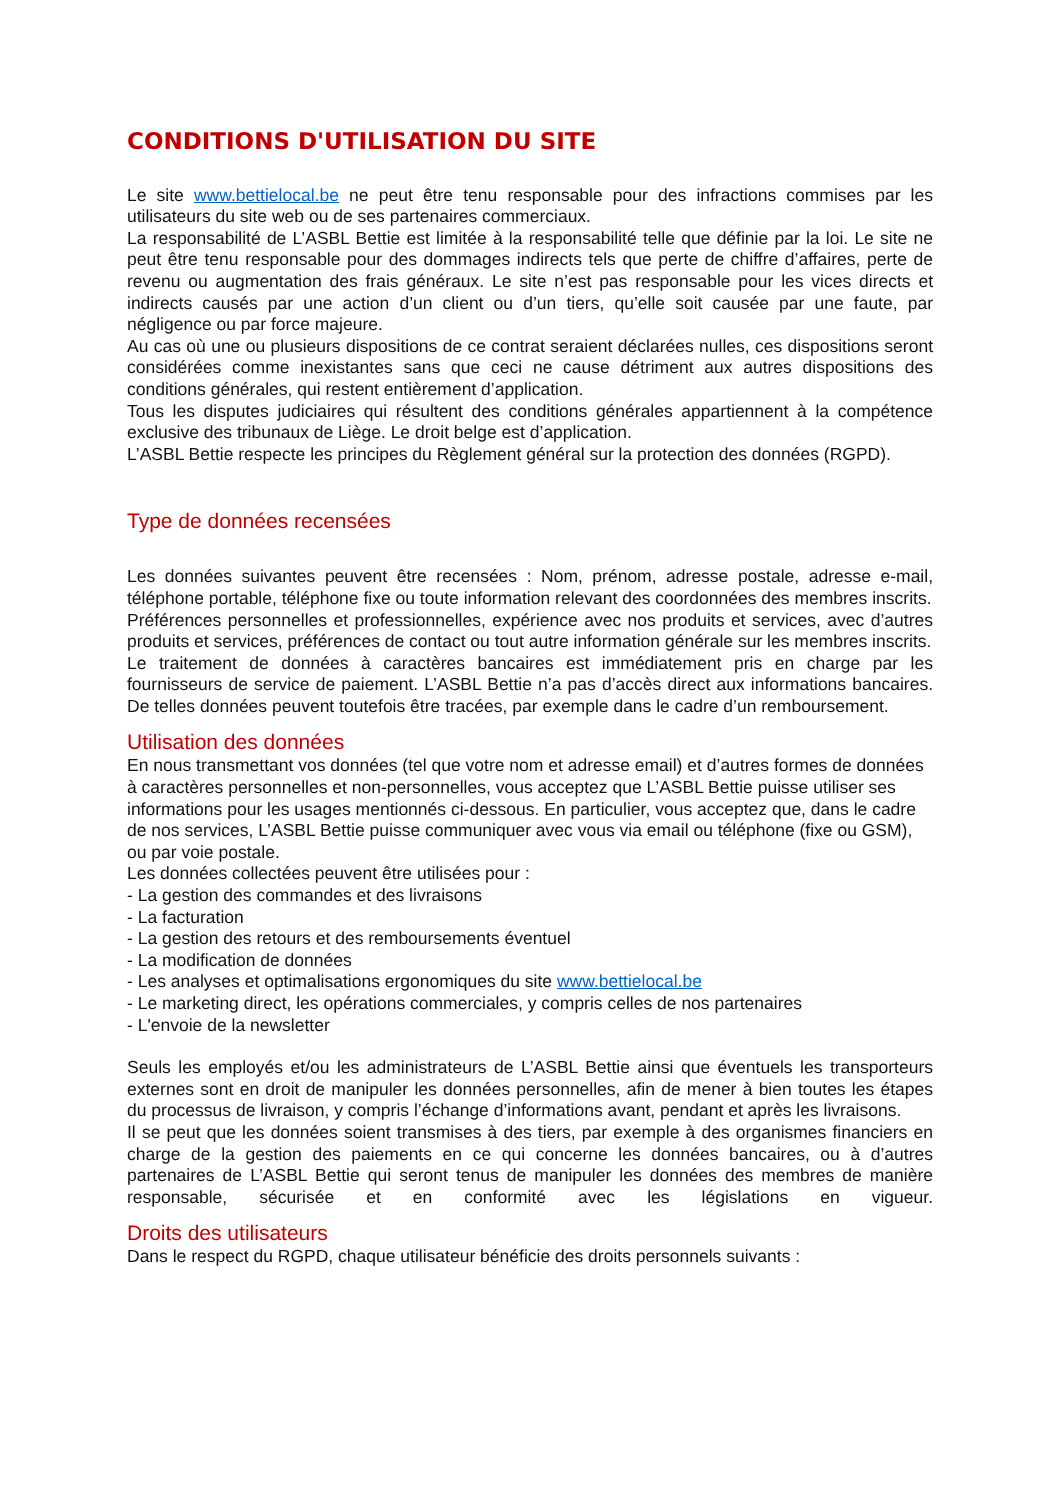CONDITIONS D'UTILISATION DU SITE
Le site www.bettielocal.be ne peut être tenu responsable pour des infractions commises par les utilisateurs du site web ou de ses partenaires commerciaux.
La responsabilité de L’ASBL Bettie est limitée à la responsabilité telle que définie par la loi. Le site ne peut être tenu responsable pour des dommages indirects tels que perte de chiffre d’affaires, perte de revenu ou augmentation des frais généraux. Le site n’est pas responsable pour les vices directs et indirects causés par une action d’un client ou d’un tiers, qu’elle soit causée par une faute, par négligence ou par force majeure.
Au cas où une ou plusieurs dispositions de ce contrat seraient déclarées nulles, ces dispositions seront considérées comme inexistantes sans que ceci ne cause détriment aux autres dispositions des conditions générales, qui restent entièrement d’application.
Tous les disputes judiciaires qui résultent des conditions générales appartiennent à la compétence exclusive des tribunaux de Liège. Le droit belge est d’application.
L’ASBL Bettie respecte les principes du Règlement général sur la protection des données (RGPD).
Type de données recensées
Les données suivantes peuvent être recensées : Nom, prénom, adresse postale, adresse e-mail, téléphone portable, téléphone fixe ou toute information relevant des coordonnées des membres inscrits.
Préférences personnelles et professionnelles, expérience avec nos produits et services, avec d’autres produits et services, préférences de contact ou tout autre information générale sur les membres inscrits.
Le traitement de données à caractères bancaires est immédiatement pris en charge par les fournisseurs de service de paiement. L’ASBL Bettie n’a pas d’accès direct aux informations bancaires. De telles données peuvent toutefois être tracées, par exemple dans le cadre d’un remboursement.
Utilisation des données
En nous transmettant vos données (tel que votre nom et adresse email) et d’autres formes de données à caractères personnelles et non-personnelles, vous acceptez que L’ASBL Bettie puisse utiliser ses informations pour les usages mentionnés ci-dessous. En particulier, vous acceptez que, dans le cadre de nos services, L’ASBL Bettie puisse communiquer avec vous via email ou téléphone (fixe ou GSM), ou par voie postale.
Les données collectées peuvent être utilisées pour :
- La gestion des commandes et des livraisons
- La facturation
- La gestion des retours et des remboursements éventuel
- La modification de données
- Les analyses et optimalisations ergonomiques du site www.bettielocal.be
- Le marketing direct, les opérations commerciales, y compris celles de nos partenaires
- L'envoie de la newsletter
Seuls les employés et/ou les administrateurs de L’ASBL Bettie ainsi que éventuels les transporteurs externes sont en droit de manipuler les données personnelles, afin de mener à bien toutes les étapes du processus de livraison, y compris l’échange d’informations avant, pendant et après les livraisons.
Il se peut que les données soient transmises à des tiers, par exemple à des organismes financiers en charge de la gestion des paiements en ce qui concerne les données bancaires, ou à d’autres partenaires de L’ASBL Bettie qui seront tenus de manipuler les données des membres de manière responsable, sécurisée et en conformité avec les législations en vigueur.
Droits des utilisateurs
Dans le respect du RGPD, chaque utilisateur bénéficie des droits personnels suivants :